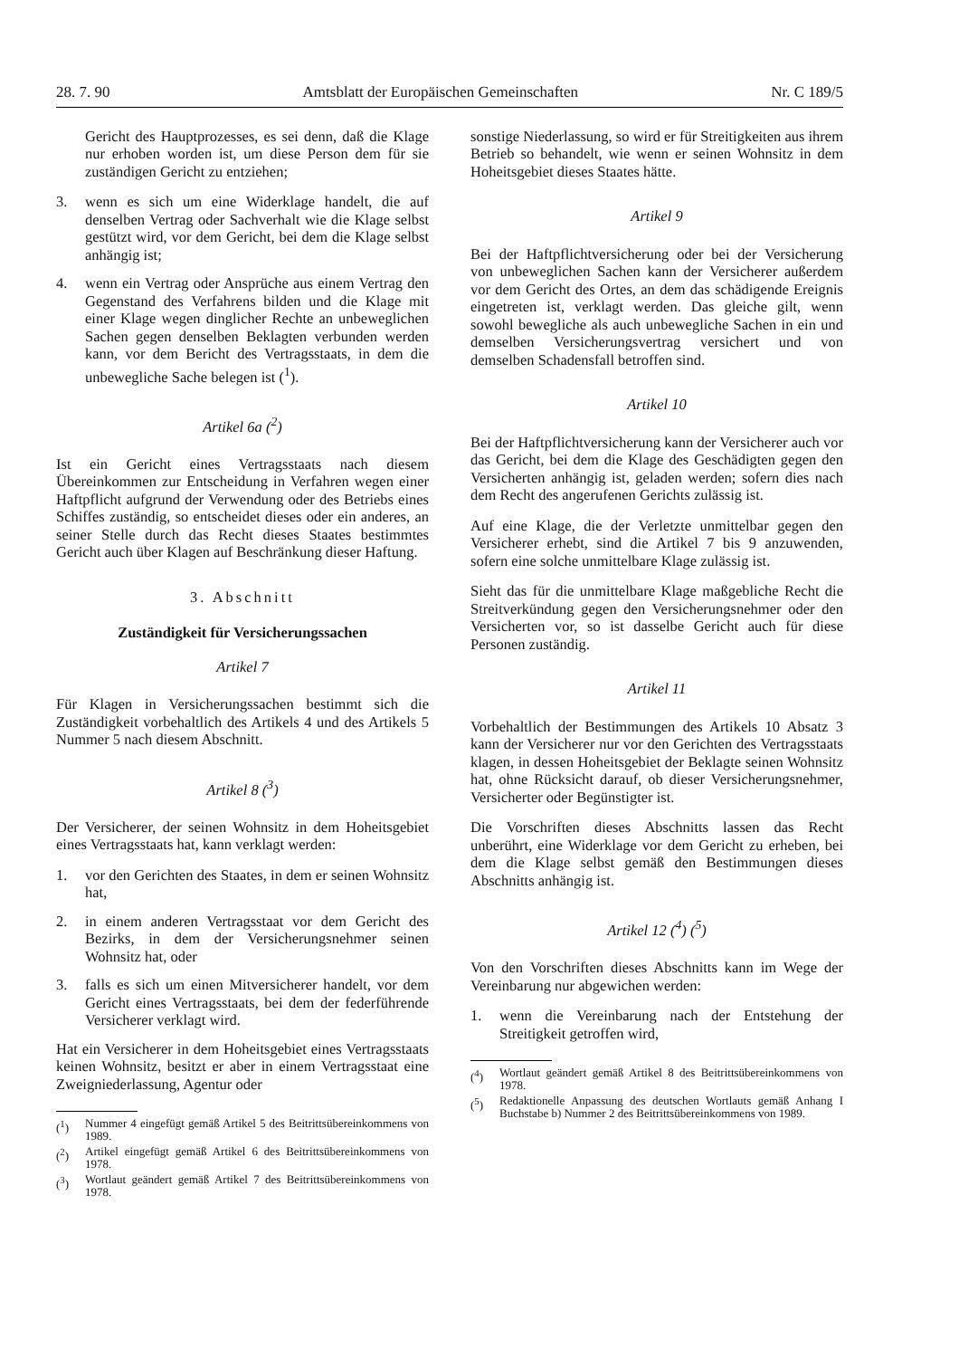28. 7. 90 Amtsblatt der Europäischen Gemeinschaften Nr. C 189/5
Gericht des Hauptprozesses, es sei denn, daß die Klage nur erhoben worden ist, um diese Person dem für sie zuständigen Gericht zu entziehen;
3. wenn es sich um eine Widerklage handelt, die auf denselben Vertrag oder Sachverhalt wie die Klage selbst gestützt wird, vor dem Gericht, bei dem die Klage selbst anhängig ist;
4. wenn ein Vertrag oder Ansprüche aus einem Vertrag den Gegenstand des Verfahrens bilden und die Klage mit einer Klage wegen dinglicher Rechte an unbeweglichen Sachen gegen denselben Beklagten verbunden werden kann, vor dem Bericht des Vertragsstaats, in dem die unbewegliche Sache belegen ist (<sup>1</sup>).
Artikel 6a (<sup>2</sup>)
Ist ein Gericht eines Vertragsstaats nach diesem Übereinkommen zur Entscheidung in Verfahren wegen einer Haftpflicht aufgrund der Verwendung oder des Betriebs eines Schiffes zuständig, so entscheidet dieses oder ein anderes, an seiner Stelle durch das Recht dieses Staates bestimmtes Gericht auch über Klagen auf Beschränkung dieser Haftung.
3. Abschnitt
Zuständigkeit für Versicherungssachen
Artikel 7
Für Klagen in Versicherungssachen bestimmt sich die Zuständigkeit vorbehaltlich des Artikels 4 und des Artikels 5 Nummer 5 nach diesem Abschnitt.
Artikel 8 (<sup>3</sup>)
Der Versicherer, der seinen Wohnsitz in dem Hoheitsgebiet eines Vertragsstaats hat, kann verklagt werden:
1. vor den Gerichten des Staates, in dem er seinen Wohnsitz hat,
2. in einem anderen Vertragsstaat vor dem Gericht des Bezirks, in dem der Versicherungsnehmer seinen Wohnsitz hat, oder
3. falls es sich um einen Mitversicherer handelt, vor dem Gericht eines Vertragsstaats, bei dem der federführende Versicherer verklagt wird.
Hat ein Versicherer in dem Hoheitsgebiet eines Vertragsstaats keinen Wohnsitz, besitzt er aber in einem Vertragsstaat eine Zweigniederlassung, Agentur oder
(<sup>1</sup>) Nummer 4 eingefügt gemäß Artikel 5 des Beitrittsübereinkommens von 1989.
(<sup>2</sup>) Artikel eingefügt gemäß Artikel 6 des Beitrittsübereinkommens von 1978.
(<sup>3</sup>) Wortlaut geändert gemäß Artikel 7 des Beitrittsübereinkommens von 1978.
sonstige Niederlassung, so wird er für Streitigkeiten aus ihrem Betrieb so behandelt, wie wenn er seinen Wohnsitz in dem Hoheitsgebiet dieses Staates hätte.
Artikel 9
Bei der Haftpflichtversicherung oder bei der Versicherung von unbeweglichen Sachen kann der Versicherer außerdem vor dem Gericht des Ortes, an dem das schädigende Ereignis eingetreten ist, verklagt werden. Das gleiche gilt, wenn sowohl bewegliche als auch unbewegliche Sachen in ein und demselben Versicherungsvertrag versichert und von demselben Schadensfall betroffen sind.
Artikel 10
Bei der Haftpflichtversicherung kann der Versicherer auch vor das Gericht, bei dem die Klage des Geschädigten gegen den Versicherten anhängig ist, geladen werden; sofern dies nach dem Recht des angerufenen Gerichts zulässig ist.
Auf eine Klage, die der Verletzte unmittelbar gegen den Versicherer erhebt, sind die Artikel 7 bis 9 anzuwenden, sofern eine solche unmittelbare Klage zulässig ist.
Sieht das für die unmittelbare Klage maßgebliche Recht die Streitverkündung gegen den Versicherungsnehmer oder den Versicherten vor, so ist dasselbe Gericht auch für diese Personen zuständig.
Artikel 11
Vorbehaltlich der Bestimmungen des Artikels 10 Absatz 3 kann der Versicherer nur vor den Gerichten des Vertragsstaats klagen, in dessen Hoheitsgebiet der Beklagte seinen Wohnsitz hat, ohne Rücksicht darauf, ob dieser Versicherungsnehmer, Versicherter oder Begünstigter ist.
Die Vorschriften dieses Abschnitts lassen das Recht unberührt, eine Widerklage vor dem Gericht zu erheben, bei dem die Klage selbst gemäß den Bestimmungen dieses Abschnitts anhängig ist.
Artikel 12 (<sup>4</sup>) (<sup>5</sup>)
Von den Vorschriften dieses Abschnitts kann im Wege der Vereinbarung nur abgewichen werden:
1. wenn die Vereinbarung nach der Entstehung der Streitigkeit getroffen wird,
(<sup>4</sup>) Wortlaut geändert gemäß Artikel 8 des Beitrittsübereinkommens von 1978.
(<sup>5</sup>) Redaktionelle Anpassung des deutschen Wortlauts gemäß Anhang I Buchstabe b) Nummer 2 des Beitrittsübereinkommens von 1989.